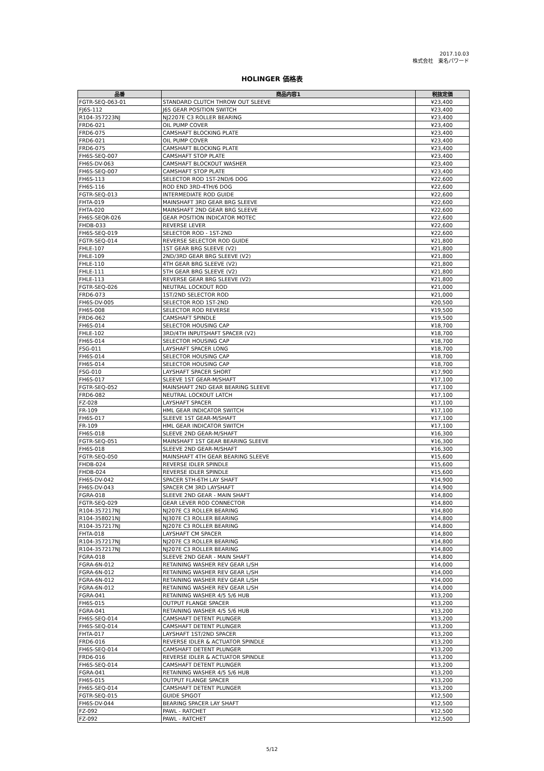2017.10.03
株式会社　東名パワード
HOLINGER 価格表
| 品番 | 商品内容1 | 税抜定価 |
| --- | --- | --- |
| FGTR-SEQ-063-01 | STANDARD CLUTCH THROW OUT SLEEVE | ¥23,400 |
| FJ6S-112 | J6S GEAR POSITION SWITCH | ¥23,400 |
| R104-357223NJ | NJ2207E C3 ROLLER BEARING | ¥23,400 |
| FRD6-021 | OIL PUMP COVER | ¥23,400 |
| FRD6-075 | CAMSHAFT BLOCKING PLATE | ¥23,400 |
| FRD6-021 | OIL PUMP COVER | ¥23,400 |
| FRD6-075 | CAMSHAFT BLOCKING PLATE | ¥23,400 |
| FH6S-SEQ-007 | CAMSHAFT STOP PLATE | ¥23,400 |
| FH6S-DV-063 | CAMSHAFT BLOCKOUT WASHER | ¥23,400 |
| FH6S-SEQ-007 | CAMSHAFT STOP PLATE | ¥23,400 |
| FH6S-113 | SELECTOR ROD 1ST-2ND/6 DOG | ¥22,600 |
| FH6S-116 | ROD END 3RD-4TH/6 DOG | ¥22,600 |
| FGTR-SEQ-013 | INTERMEDIATE ROD GUIDE | ¥22,600 |
| FHTA-019 | MAINSHAFT 3RD GEAR BRG SLEEVE | ¥22,600 |
| FHTA-020 | MAINSHAFT 2ND GEAR BRG SLEEVE | ¥22,600 |
| FH6S-SEQR-026 | GEAR POSITION INDICATOR MOTEC | ¥22,600 |
| FHDB-033 | REVERSE LEVER | ¥22,600 |
| FH6S-SEQ-019 | SELECTOR ROD - 1ST-2ND | ¥22,600 |
| FGTR-SEQ-014 | REVERSE SELECTOR ROD GUIDE | ¥21,800 |
| FHLE-107 | 1ST GEAR BRG SLEEVE (V2) | ¥21,800 |
| FHLE-109 | 2ND/3RD GEAR BRG SLEEVE (V2) | ¥21,800 |
| FHLE-110 | 4TH GEAR BRG SLEEVE (V2) | ¥21,800 |
| FHLE-111 | 5TH GEAR BRG SLEEVE (V2) | ¥21,800 |
| FHLE-113 | REVERSE GEAR BRG SLEEVE (V2) | ¥21,800 |
| FGTR-SEQ-026 | NEUTRAL LOCKOUT ROD | ¥21,000 |
| FRD6-073 | 1ST/2ND SELECTOR ROD | ¥21,000 |
| FH6S-DV-005 | SELECTOR ROD 1ST-2ND | ¥20,500 |
| FH6S-008 | SELECTOR ROD REVERSE | ¥19,500 |
| FRD6-062 | CAMSHAFT SPINDLE | ¥19,500 |
| FH6S-014 | SELECTOR HOUSING CAP | ¥18,700 |
| FHLE-102 | 3RD/4TH INPUTSHAFT SPACER (V2) | ¥18,700 |
| FH6S-014 | SELECTOR HOUSING CAP | ¥18,700 |
| FSG-011 | LAYSHAFT SPACER LONG | ¥18,700 |
| FH6S-014 | SELECTOR HOUSING CAP | ¥18,700 |
| FH6S-014 | SELECTOR HOUSING CAP | ¥18,700 |
| FSG-010 | LAYSHAFT SPACER SHORT | ¥17,900 |
| FH6S-017 | SLEEVE 1ST GEAR-M/SHAFT | ¥17,100 |
| FGTR-SEQ-052 | MAINSHAFT 2ND GEAR BEARING SLEEVE | ¥17,100 |
| FRD6-082 | NEUTRAL LOCKOUT LATCH | ¥17,100 |
| FZ-028 | LAYSHAFT SPACER | ¥17,100 |
| FR-109 | HML GEAR INDICATOR SWITCH | ¥17,100 |
| FH6S-017 | SLEEVE 1ST GEAR-M/SHAFT | ¥17,100 |
| FR-109 | HML GEAR INDICATOR SWITCH | ¥17,100 |
| FH6S-018 | SLEEVE 2ND GEAR-M/SHAFT | ¥16,300 |
| FGTR-SEQ-051 | MAINSHAFT 1ST GEAR BEARING SLEEVE | ¥16,300 |
| FH6S-018 | SLEEVE 2ND GEAR-M/SHAFT | ¥16,300 |
| FGTR-SEQ-050 | MAINSHAFT 4TH GEAR BEARING SLEEVE | ¥15,600 |
| FHDB-024 | REVERSE IDLER SPINDLE | ¥15,600 |
| FHDB-024 | REVERSE IDLER SPINDLE | ¥15,600 |
| FH6S-DV-042 | SPACER 5TH-6TH LAY SHAFT | ¥14,900 |
| FH6S-DV-043 | SPACER CM 3RD LAYSHAFT | ¥14,900 |
| FGRA-018 | SLEEVE 2ND GEAR - MAIN SHAFT | ¥14,800 |
| FGTR-SEQ-029 | GEAR LEVER ROD CONNECTOR | ¥14,800 |
| R104-357217NJ | NJ207E C3 ROLLER BEARING | ¥14,800 |
| R104-358021NJ | NJ307E C3 ROLLER BEARING | ¥14,800 |
| R104-357217NJ | NJ207E C3 ROLLER BEARING | ¥14,800 |
| FHTA-018 | LAYSHAFT CM SPACER | ¥14,800 |
| R104-357217NJ | NJ207E C3 ROLLER BEARING | ¥14,800 |
| R104-357217NJ | NJ207E C3 ROLLER BEARING | ¥14,800 |
| FGRA-018 | SLEEVE 2ND GEAR - MAIN SHAFT | ¥14,800 |
| FGRA-6N-012 | RETAINING WASHER REV GEAR L/SH | ¥14,000 |
| FGRA-6N-012 | RETAINING WASHER REV GEAR L/SH | ¥14,000 |
| FGRA-6N-012 | RETAINING WASHER REV GEAR L/SH | ¥14,000 |
| FGRA-6N-012 | RETAINING WASHER REV GEAR L/SH | ¥14,000 |
| FGRA-041 | RETAINING WASHER 4/5 5/6 HUB | ¥13,200 |
| FH6S-015 | OUTPUT FLANGE SPACER | ¥13,200 |
| FGRA-041 | RETAINING WASHER 4/5 5/6 HUB | ¥13,200 |
| FH6S-SEQ-014 | CAMSHAFT DETENT PLUNGER | ¥13,200 |
| FH6S-SEQ-014 | CAMSHAFT DETENT PLUNGER | ¥13,200 |
| FHTA-017 | LAYSHAFT 1ST/2ND SPACER | ¥13,200 |
| FRD6-016 | REVERSE IDLER & ACTUATOR SPINDLE | ¥13,200 |
| FH6S-SEQ-014 | CAMSHAFT DETENT PLUNGER | ¥13,200 |
| FRD6-016 | REVERSE IDLER & ACTUATOR SPINDLE | ¥13,200 |
| FH6S-SEQ-014 | CAMSHAFT DETENT PLUNGER | ¥13,200 |
| FGRA-041 | RETAINING WASHER 4/5 5/6 HUB | ¥13,200 |
| FH6S-015 | OUTPUT FLANGE SPACER | ¥13,200 |
| FH6S-SEQ-014 | CAMSHAFT DETENT PLUNGER | ¥13,200 |
| FGTR-SEQ-015 | GUIDE SPIGOT | ¥12,500 |
| FH6S-DV-044 | BEARING SPACER LAY SHAFT | ¥12,500 |
| FZ-092 | PAWL - RATCHET | ¥12,500 |
| FZ-092 | PAWL - RATCHET | ¥12,500 |
5/12